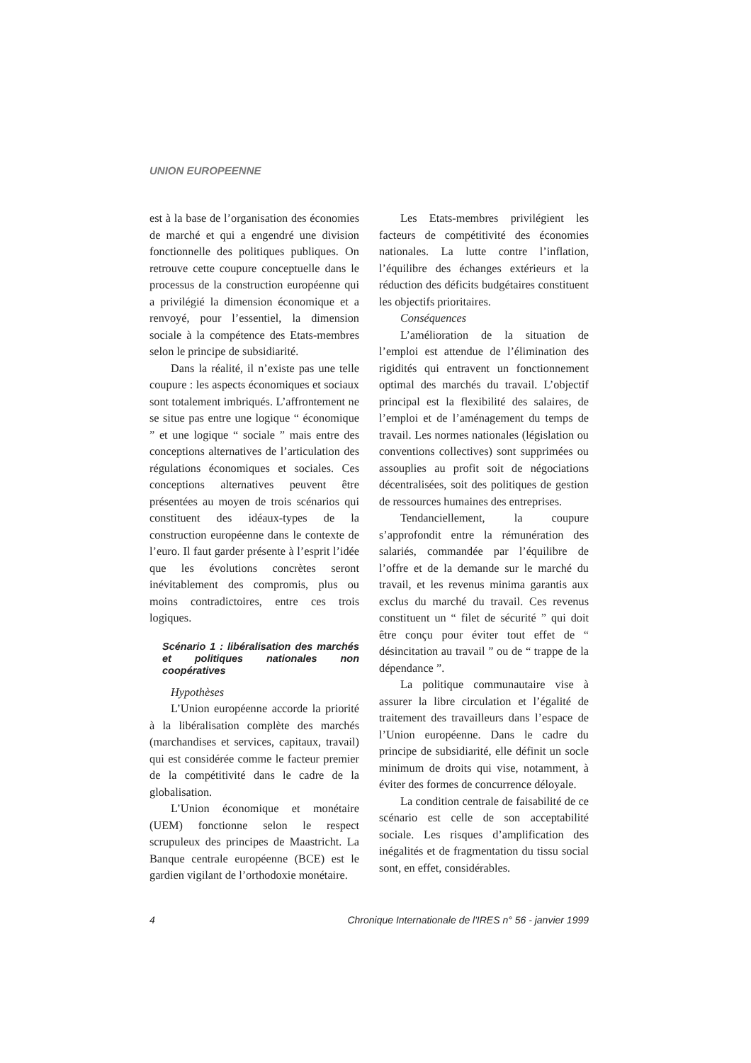UNION EUROPEENNE
est à la base de l’organisation des économies de marché et qui a engendré une division fonctionnelle des politiques publiques. On retrouve cette coupure conceptuelle dans le processus de la construction européenne qui a privilégié la dimension économique et a renvoyé, pour l’essentiel, la dimension sociale à la compétence des Etats-membres selon le principe de subsidiarité.
Dans la réalité, il n’existe pas une telle coupure : les aspects économiques et sociaux sont totalement imbriqués. L’affrontement ne se situe pas entre une logique “ économique ” et une logique “ sociale ” mais entre des conceptions alternatives de l’articulation des régulations économiques et sociales. Ces conceptions alternatives peuvent être présentées au moyen de trois scénarios qui constituent des idéaux-types de la construction européenne dans le contexte de l’euro. Il faut garder présente à l’esprit l’idée que les évolutions concrètes seront inévitablement des compromis, plus ou moins contradictoires, entre ces trois logiques.
Scénario 1 : libéralisation des marchés et politiques nationales non coopératives
Hypothèses
L’Union européenne accorde la priorité à la libéralisation complète des marchés (marchandises et services, capitaux, travail) qui est considérée comme le facteur premier de la compétitivité dans le cadre de la globalisation.
L’Union économique et monétaire (UEM) fonctionne selon le respect scrupuleux des principes de Maastricht. La Banque centrale européenne (BCE) est le gardien vigilant de l’orthodoxie monétaire.
Les Etats-membres privilégient les facteurs de compétitivité des économies nationales. La lutte contre l’inflation, l’équilibre des échanges extérieurs et la réduction des déficits budgétaires constituent les objectifs prioritaires.
Conséquences
L’amélioration de la situation de l’emploi est attendue de l’élimination des rigidités qui entravent un fonctionnement optimal des marchés du travail. L’objectif principal est la flexibilité des salaires, de l’emploi et de l’aménagement du temps de travail. Les normes nationales (législation ou conventions collectives) sont supprimées ou assouplies au profit soit de négociations décentralisées, soit des politiques de gestion de ressources humaines des entreprises.
Tendanciellement, la coupure s’approfondit entre la rémunération des salariés, commandée par l’équilibre de l’offre et de la demande sur le marché du travail, et les revenus minima garantis aux exclus du marché du travail. Ces revenus constituent un “ filet de sécurité ” qui doit être conçu pour éviter tout effet de “ désincitation au travail ” ou de “ trappe de la dépendance ”.
La politique communautaire vise à assurer la libre circulation et l’égalité de traitement des travailleurs dans l’espace de l’Union européenne. Dans le cadre du principe de subsidiarité, elle définit un socle minimum de droits qui vise, notamment, à éviter des formes de concurrence déloyale.
La condition centrale de faisabilité de ce scénario est celle de son acceptabilité sociale. Les risques d’amplification des inégalités et de fragmentation du tissu social sont, en effet, considérables.
4 Chronique Internationale de l'IRES n° 56 - janvier 1999